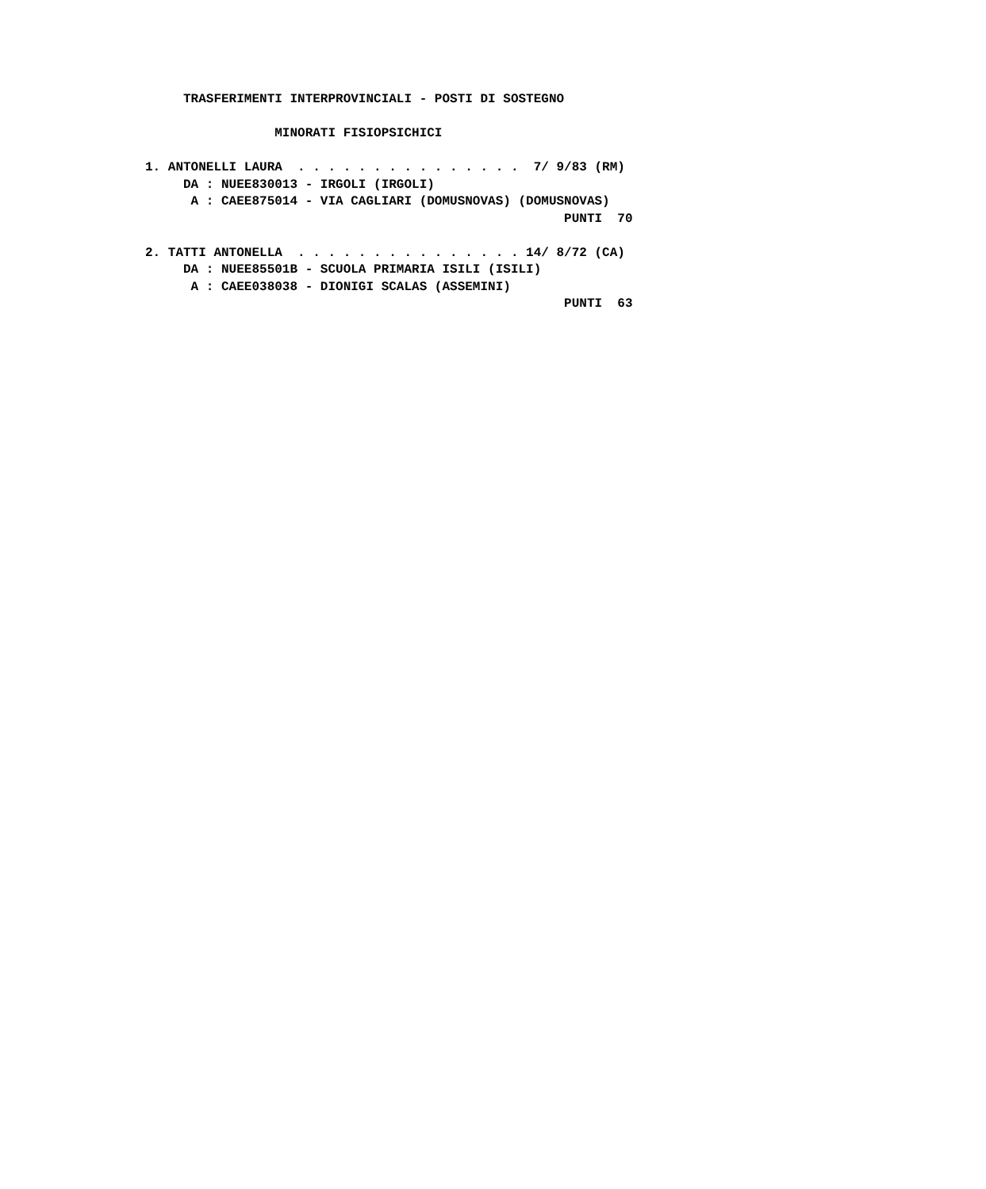TRASFERIMENTI INTERPROVINCIALI - POSTI DI SOSTEGNO

                 MINORATI FISIOPSICHICI

1. ANTONELLI LAURA  . . . . . . . . . . . . . . .  7/ 9/83 (RM)
     DA : NUEE830013 - IRGOLI (IRGOLI)
      A : CAEE875014 - VIA CAGLIARI (DOMUSNOVAS) (DOMUSNOVAS)
                                                       PUNTI  70

2. TATTI ANTONELLA  . . . . . . . . . . . . . . . 14/ 8/72 (CA)
     DA : NUEE85501B - SCUOLA PRIMARIA ISILI (ISILI)
      A : CAEE038038 - DIONIGI SCALAS (ASSEMINI)
                                                       PUNTI  63